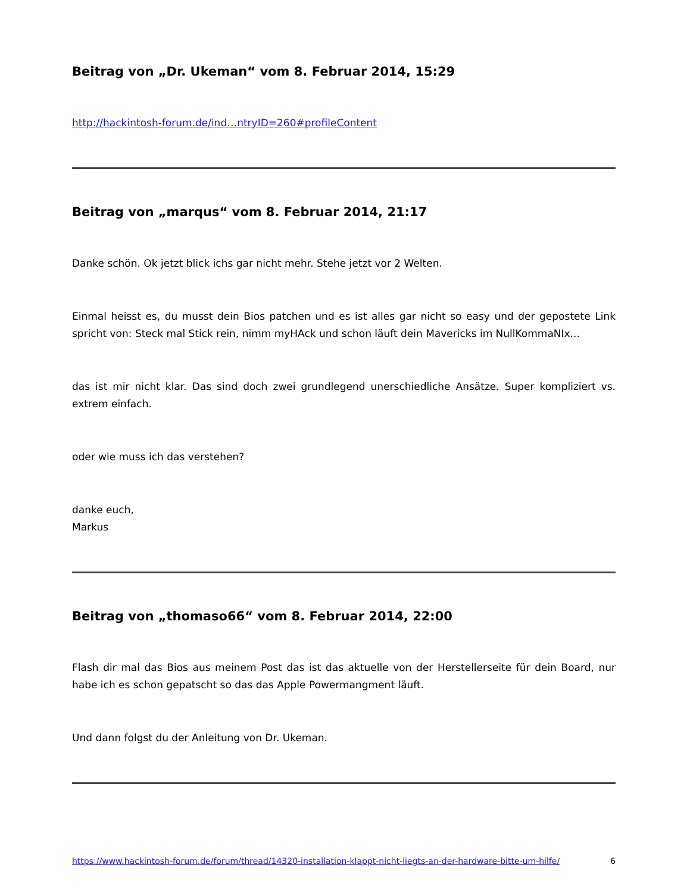Beitrag von „Dr. Ukeman“ vom 8. Februar 2014, 15:29
http://hackintosh-forum.de/ind…ntryID=260#profileContent
Beitrag von „marqus“ vom 8. Februar 2014, 21:17
Danke schön. Ok jetzt blick ichs gar nicht mehr. Stehe jetzt vor 2 Welten.
Einmal heisst es, du musst dein Bios patchen und es ist alles gar nicht so easy und der gepostete Link spricht von: Steck mal Stick rein, nimm myHAck und schon läuft dein Mavericks im NullKommaNIx...
das ist mir nicht klar. Das sind doch zwei grundlegend unerschiedliche Ansätze. Super kompliziert vs. extrem einfach.
oder wie muss ich das verstehen?
danke euch,
Markus
Beitrag von „thomaso66“ vom 8. Februar 2014, 22:00
Flash dir mal das Bios aus meinem Post das ist das aktuelle von der Herstellerseite für dein Board, nur habe ich es schon gepatscht so das das Apple Powermangment läuft.
Und dann folgst du der Anleitung von Dr. Ukeman.
https://www.hackintosh-forum.de/forum/thread/14320-installation-klappt-nicht-liegts-an-der-hardware-bitte-um-hilfe/ 6